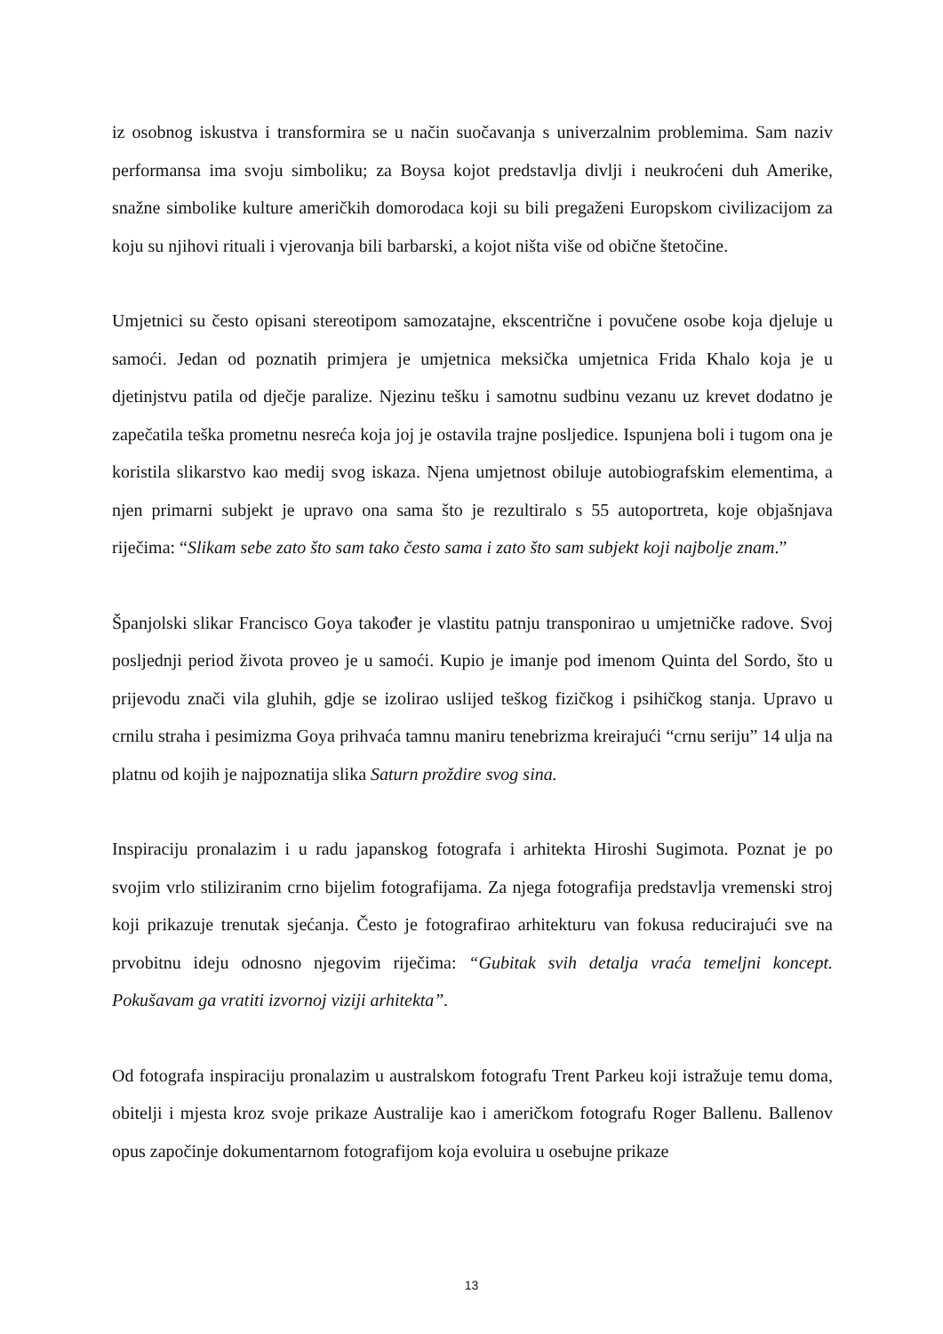iz osobnog iskustva i transformira se u način suočavanja s univerzalnim problemima. Sam naziv performansa ima svoju simboliku; za Boysa kojot predstavlja divlji i neukroćeni duh Amerike, snažne simbolike kulture američkih domorodaca koji su bili pregaženi Europskom civilizacijom za koju su njihovi rituali i vjerovanja bili barbarski, a kojot ništa više od obične štetočine.
Umjetnici su često opisani stereotipom samozatajne, ekscentrične i povučene osobe koja djeluje u samoći. Jedan od poznatih primjera je umjetnica meksička umjetnica Frida Khalo koja je u djetinjstvu patila od dječje paralize. Njezinu tešku i samotnu sudbinu vezanu uz krevet dodatno je zapečatila teška prometnu nesreća koja joj je ostavila trajne posljedice. Ispunjena boli i tugom ona je koristila slikarstvo kao medij svog iskaza. Njena umjetnost obiluje autobiografskim elementima, a njen primarni subjekt je upravo ona sama što je rezultiralo s 55 autoportreta, koje objašnjava riječima: “Slikam sebe zato što sam tako često sama i zato što sam subjekt koji najbolje znam.”
Španjolski slikar Francisco Goya također je vlastitu patnju transponirao u umjetničke radove. Svoj posljednji period života proveo je u samoći. Kupio je imanje pod imenom Quinta del Sordo, što u prijevodu znači vila gluhih, gdje se izolirao uslijed teškog fizičkog i psihičkog stanja. Upravo u crnilu straha i pesimizma Goya prihvaća tamnu maniru tenebrizma kreirajući “crnu seriju” 14 ulja na platnu od kojih je najpoznatija slika Saturn proždire svog sina.
Inspiraciju pronalazim i u radu japanskog fotografa i arhitekta Hiroshi Sugimota. Poznat je po svojim vrlo stiliziranim crno bijelim fotografijama. Za njega fotografija predstavlja vremenski stroj koji prikazuje trenutak sjećanja. Često je fotografirao arhitekturu van fokusa reducirajući sve na prvobitnu ideju odnosno njegovim riječima: “Gubitak svih detalja vraća temeljni koncept. Pokušavam ga vratiti izvornoj viziji arhitekta”.
Od fotografa inspiraciju pronalazim u australskom fotografu Trent Parkeu koji istražuje temu doma, obitelji i mjesta kroz svoje prikaze Australije kao i američkom fotografu Roger Ballenu. Ballenov opus započinje dokumentarnom fotografijom koja evoluira u osebujne prikaze
13